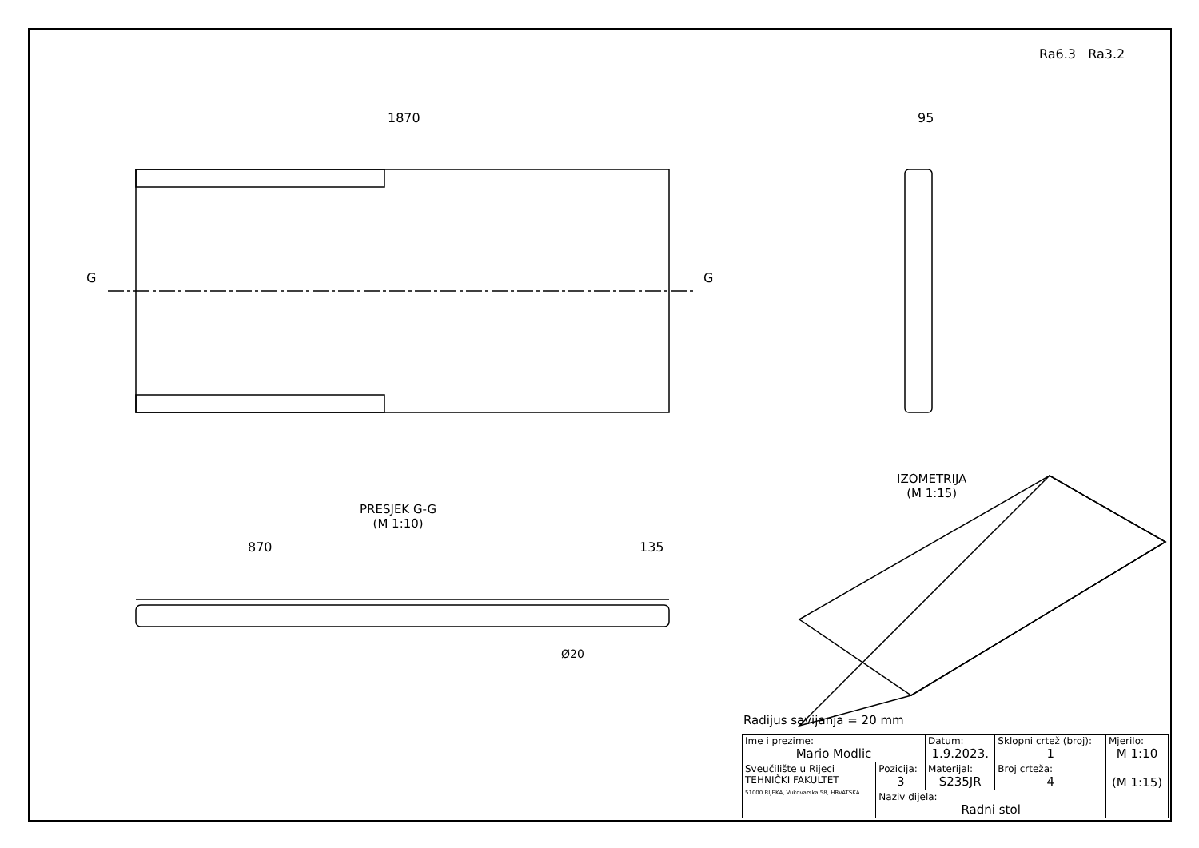1870
95
G
G
870
135
Ra6.3 Ra3.2
PRESJEK G-G
(M 1:10)
IZOMETRIJA
(M 1:15)
Ø20
Radijus savijanja = 20 mm
| Ime i prezime: Mario Modlic | | Datum: 1.9.2023. | Sklopni crtež (broj): 1 | | Mjerilo: M 1:10 (M 1:15) |
| Sveučilište u Rijeci TEHNIČKI FAKULTET 51000 RIJEKA, Vukovarska 58, HRVATSKA | Pozicija: 3 | Materijal: S235JR | | Broj crteža: 4 | |
| | Naziv dijela: Radni stol | | | | |